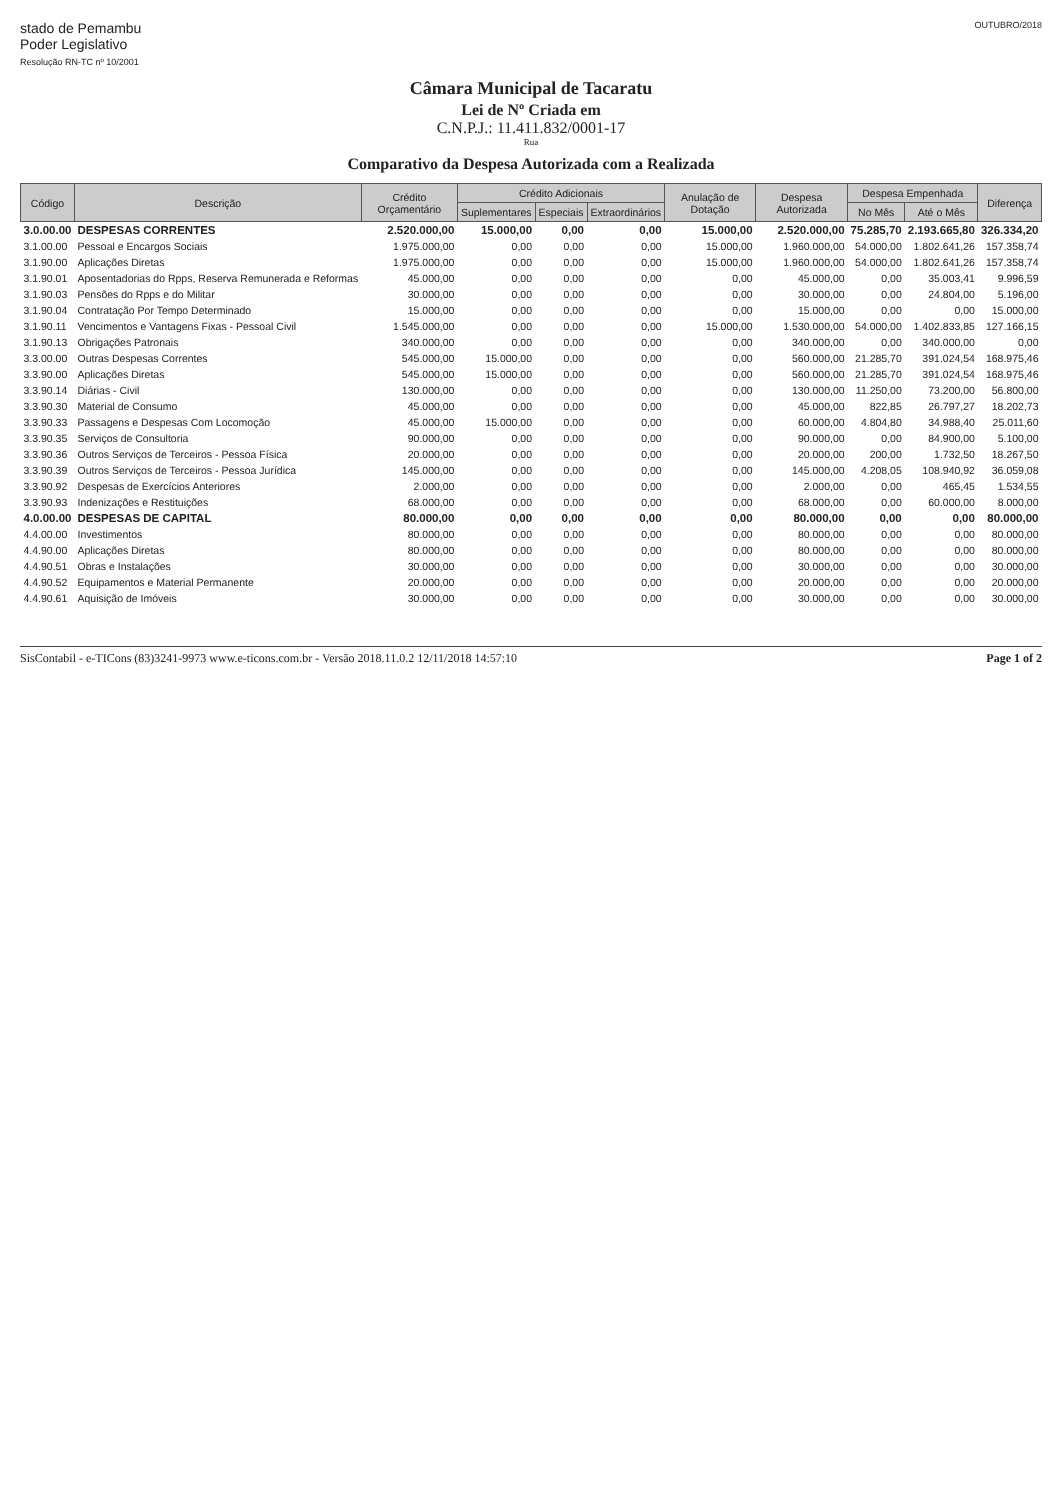stado de Pemambu
Poder Legislativo
Resolução RN-TC nº 10/2001
OUTUBRO/2018
Câmara Municipal de Tacaratu
Lei de Nº Criada em
C.N.P.J.: 11.411.832/0001-17
Rua
Comparativo da Despesa Autorizada com a Realizada
| Código | Descrição | Crédito Orçamentário | Crédito Adicionais | | | Anulação de Dotação | Despesa Autorizada | Despesa Empenhada | | Diferença |
| --- | --- | --- | --- | --- | --- | --- | --- | --- | --- | --- |
| | | | Suplementares | Especiais | Extraordinários | | | No Mês | Até o Mês | |
| 3.0.00.00 | DESPESAS CORRENTES | 2.520.000,00 | 15.000,00 | 0,00 | 0,00 | 15.000,00 | 2.520.000,00 | 75.285,70 | 2.193.665,80 | 326.334,20 |
| 3.1.00.00 | Pessoal e Encargos Sociais | 1.975.000,00 | 0,00 | 0,00 | 0,00 | 15.000,00 | 1.960.000,00 | 54.000,00 | 1.802.641,26 | 157.358,74 |
| 3.1.90.00 | Aplicações Diretas | 1.975.000,00 | 0,00 | 0,00 | 0,00 | 15.000,00 | 1.960.000,00 | 54.000,00 | 1.802.641,26 | 157.358,74 |
| 3.1.90.01 | Aposentadorias do Rpps, Reserva Remunerada e Reformas | 45.000,00 | 0,00 | 0,00 | 0,00 | 0,00 | 45.000,00 | 0,00 | 35.003,41 | 9.996,59 |
| 3.1.90.03 | Pensões do Rpps e do Militar | 30.000,00 | 0,00 | 0,00 | 0,00 | 0,00 | 30.000,00 | 0,00 | 24.804,00 | 5.196,00 |
| 3.1.90.04 | Contratação Por Tempo Determinado | 15.000,00 | 0,00 | 0,00 | 0,00 | 0,00 | 15.000,00 | 0,00 | 0,00 | 15.000,00 |
| 3.1.90.11 | Vencimentos e Vantagens Fixas - Pessoal Civil | 1.545.000,00 | 0,00 | 0,00 | 0,00 | 15.000,00 | 1.530.000,00 | 54.000,00 | 1.402.833,85 | 127.166,15 |
| 3.1.90.13 | Obrigações Patronais | 340.000,00 | 0,00 | 0,00 | 0,00 | 0,00 | 340.000,00 | 0,00 | 340.000,00 | 0,00 |
| 3.3.00.00 | Outras Despesas Correntes | 545.000,00 | 15.000,00 | 0,00 | 0,00 | 0,00 | 560.000,00 | 21.285,70 | 391.024,54 | 168.975,46 |
| 3.3.90.00 | Aplicações Diretas | 545.000,00 | 15.000,00 | 0,00 | 0,00 | 0,00 | 560.000,00 | 21.285,70 | 391.024,54 | 168.975,46 |
| 3.3.90.14 | Diárias - Civil | 130.000,00 | 0,00 | 0,00 | 0,00 | 0,00 | 130.000,00 | 11.250,00 | 73.200,00 | 56.800,00 |
| 3.3.90.30 | Material de Consumo | 45.000,00 | 0,00 | 0,00 | 0,00 | 0,00 | 45.000,00 | 822,85 | 26.797,27 | 18.202,73 |
| 3.3.90.33 | Passagens e Despesas Com Locomoção | 45.000,00 | 15.000,00 | 0,00 | 0,00 | 0,00 | 60.000,00 | 4.804,80 | 34.988,40 | 25.011,60 |
| 3.3.90.35 | Serviços de Consultoria | 90.000,00 | 0,00 | 0,00 | 0,00 | 0,00 | 90.000,00 | 0,00 | 84.900,00 | 5.100,00 |
| 3.3.90.36 | Outros Serviços de Terceiros - Pessoa Física | 20.000,00 | 0,00 | 0,00 | 0,00 | 0,00 | 20.000,00 | 200,00 | 1.732,50 | 18.267,50 |
| 3.3.90.39 | Outros Serviços de Terceiros - Pessoa Jurídica | 145.000,00 | 0,00 | 0,00 | 0,00 | 0,00 | 145.000,00 | 4.208,05 | 108.940,92 | 36.059,08 |
| 3.3.90.92 | Despesas de Exercícios Anteriores | 2.000,00 | 0,00 | 0,00 | 0,00 | 0,00 | 2.000,00 | 0,00 | 465,45 | 1.534,55 |
| 3.3.90.93 | Indenizações e Restituições | 68.000,00 | 0,00 | 0,00 | 0,00 | 0,00 | 68.000,00 | 0,00 | 60.000,00 | 8.000,00 |
| 4.0.00.00 | DESPESAS DE CAPITAL | 80.000,00 | 0,00 | 0,00 | 0,00 | 0,00 | 80.000,00 | 0,00 | 0,00 | 80.000,00 |
| 4.4.00.00 | Investimentos | 80.000,00 | 0,00 | 0,00 | 0,00 | 0,00 | 80.000,00 | 0,00 | 0,00 | 80.000,00 |
| 4.4.90.00 | Aplicações Diretas | 80.000,00 | 0,00 | 0,00 | 0,00 | 0,00 | 80.000,00 | 0,00 | 0,00 | 80.000,00 |
| 4.4.90.51 | Obras e Instalações | 30.000,00 | 0,00 | 0,00 | 0,00 | 0,00 | 30.000,00 | 0,00 | 0,00 | 30.000,00 |
| 4.4.90.52 | Equipamentos e Material Permanente | 20.000,00 | 0,00 | 0,00 | 0,00 | 0,00 | 20.000,00 | 0,00 | 0,00 | 20.000,00 |
| 4.4.90.61 | Aquisição de Imóveis | 30.000,00 | 0,00 | 0,00 | 0,00 | 0,00 | 30.000,00 | 0,00 | 0,00 | 30.000,00 |
SisContabil - e-TICons (83)3241-9973 www.e-ticons.com.br - Versão 2018.11.0.2 12/11/2018 14:57:10 Page 1 of 2